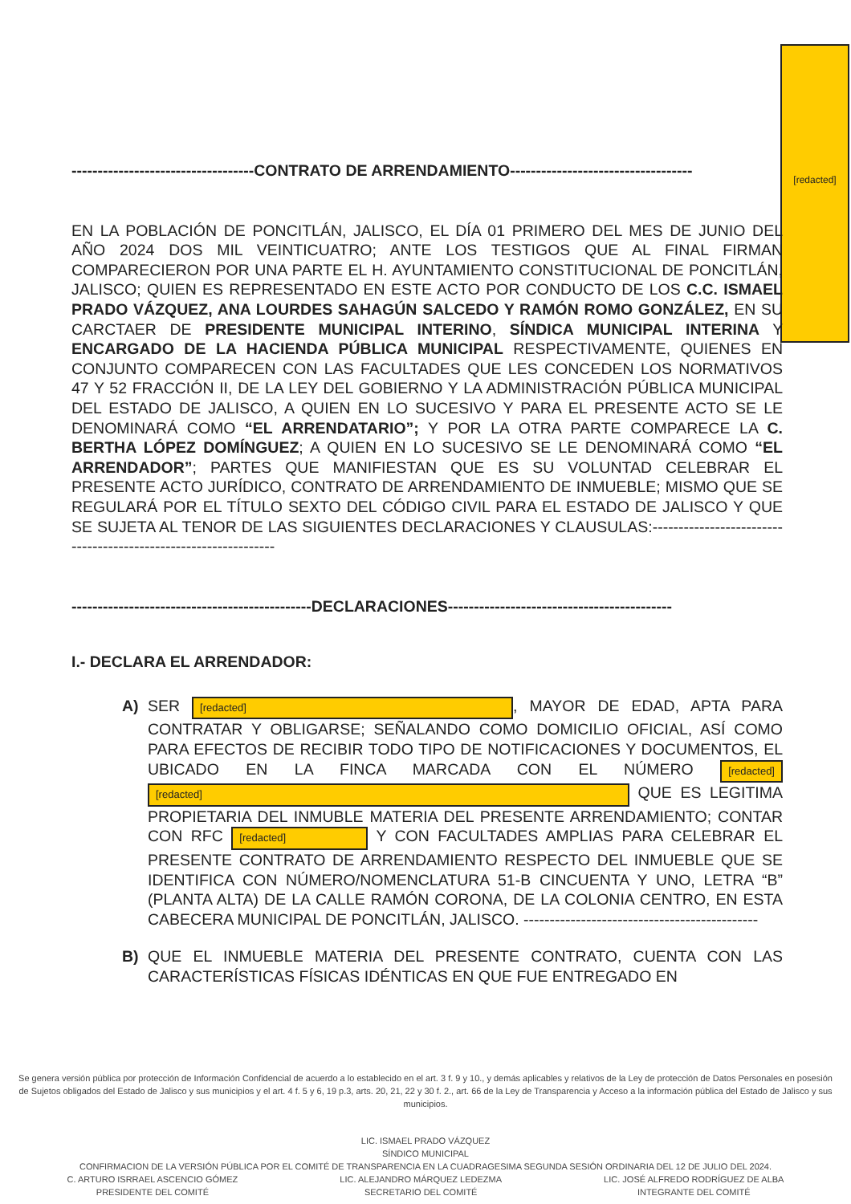[redacted]
-----------------------------------CONTRATO DE ARRENDAMIENTO-----------------------------------
EN LA POBLACIÓN DE PONCITLÁN, JALISCO, EL DÍA 01 PRIMERO DEL MES DE JUNIO DEL AÑO 2024 DOS MIL VEINTICUATRO; ANTE LOS TESTIGOS QUE AL FINAL FIRMAN COMPARECIERON POR UNA PARTE EL H. AYUNTAMIENTO CONSTITUCIONAL DE PONCITLÁN, JALISCO; QUIEN ES REPRESENTADO EN ESTE ACTO POR CONDUCTO DE LOS C.C. ISMAEL PRADO VÁZQUEZ, ANA LOURDES SAHAGÚN SALCEDO Y RAMÓN ROMO GONZÁLEZ, EN SU CARCTAER DE PRESIDENTE MUNICIPAL INTERINO, SÍNDICA MUNICIPAL INTERINA Y ENCARGADO DE LA HACIENDA PÚBLICA MUNICIPAL RESPECTIVAMENTE, QUIENES EN CONJUNTO COMPARECEN CON LAS FACULTADES QUE LES CONCEDEN LOS NORMATIVOS 47 Y 52 FRACCIÓN II, DE LA LEY DEL GOBIERNO Y LA ADMINISTRACIÓN PÚBLICA MUNICIPAL DEL ESTADO DE JALISCO, A QUIEN EN LO SUCESIVO Y PARA EL PRESENTE ACTO SE LE DENOMINARÁ COMO “EL ARRENDATARIO”; Y POR LA OTRA PARTE COMPARECE LA C. BERTHA LÓPEZ DOMÍNGUEZ; A QUIEN EN LO SUCESIVO SE LE DENOMINARÁ COMO “EL ARRENDADOR”; PARTES QUE MANIFIESTAN QUE ES SU VOLUNTAD CELEBRAR EL PRESENTE ACTO JURÍDICO, CONTRATO DE ARRENDAMIENTO DE INMUEBLE; MISMO QUE SE REGULARÁ POR EL TÍTULO SEXTO DEL CÓDIGO CIVIL PARA EL ESTADO DE JALISCO Y QUE SE SUJETA AL TENOR DE LAS SIGUIENTES DECLARACIONES Y CLAUSULAS:----------------------------------------------------------------
----------------------------------------------DECLARACIONES-------------------------------------------
I.- DECLARA EL ARRENDADOR:
A) SER [redacted], MAYOR DE EDAD, APTA PARA CONTRATAR Y OBLIGARSE; SEÑALANDO COMO DOMICILIO OFICIAL, ASÍ COMO PARA EFECTOS DE RECIBIR TODO TIPO DE NOTIFICACIONES Y DOCUMENTOS, EL UBICADO EN LA FINCA MARCADA CON EL NÚMERO [redacted] [redacted] QUE ES LEGITIMA PROPIETARIA DEL INMUBLE MATERIA DEL PRESENTE ARRENDAMIENTO; CONTAR CON RFC [redacted] Y CON FACULTADES AMPLIAS PARA CELEBRAR EL PRESENTE CONTRATO DE ARRENDAMIENTO RESPECTO DEL INMUEBLE QUE SE IDENTIFICA CON NÚMERO/NOMENCLATURA 51-B CINCUENTA Y UNO, LETRA “B” (PLANTA ALTA) DE LA CALLE RAMÓN CORONA, DE LA COLONIA CENTRO, EN ESTA CABECERA MUNICIPAL DE PONCITLÁN, JALISCO. ---------------------------------------------
B) QUE EL INMUEBLE MATERIA DEL PRESENTE CONTRATO, CUENTA CON LAS CARACTERÍSTICAS FÍSICAS IDÉNTICAS EN QUE FUE ENTREGADO EN
Se genera versión pública por protección de Información Confidencial de acuerdo a lo establecido en el art. 3 f. 9 y 10., y demás aplicables y relativos de la Ley de protección de Datos Personales en posesión de Sujetos obligados del Estado de Jalisco y sus municipios y el art. 4 f. 5 y 6, 19 p.3, arts. 20, 21, 22 y 30 f. 2., art. 66 de la Ley de Transparencia y Acceso a la información pública del Estado de Jalisco y sus municipios.
LIC. ISMAEL PRADO VÁZQUEZ
SÍNDICO MUNICIPAL
CONFIRMACION DE LA VERSIÓN PÚBLICA POR EL COMITÉ DE TRANSPARENCIA EN LA CUADRAGESIMA SEGUNDA SESIÓN ORDINARIA DEL 12 DE JULIO DEL 2024.
C. ARTURO ISRRAEL ASCENCIO GÓMEZ
PRESIDENTE DEL COMITÉ
LIC. ALEJANDRO MÁRQUEZ LEDEZMA
SECRETARIO DEL COMITÉ
LIC. JOSÉ ALFREDO RODRÍGUEZ DE ALBA
INTEGRANTE DEL COMITÉ